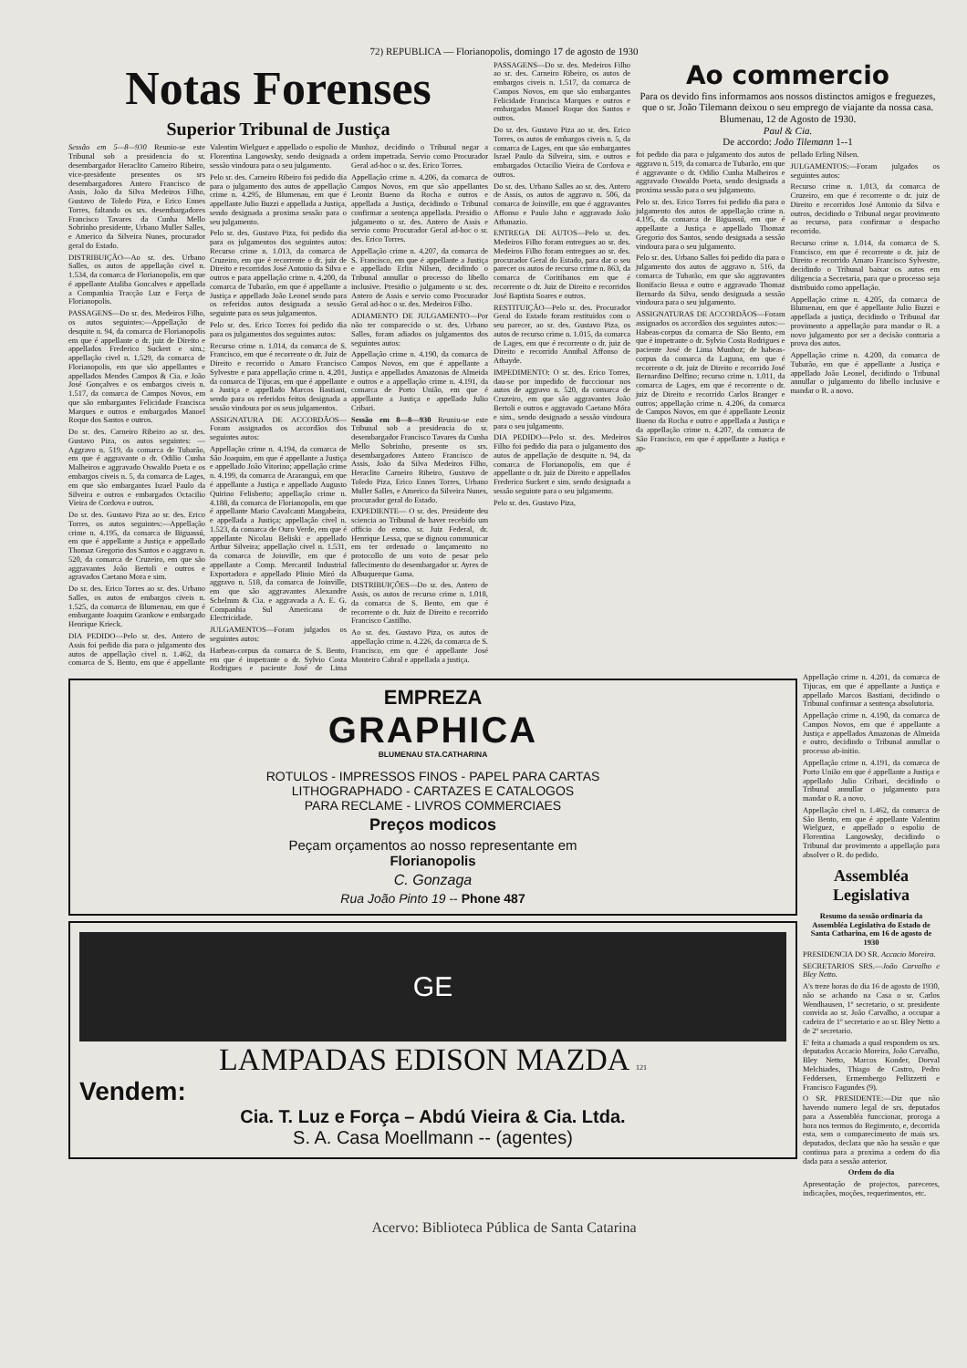72) REPUBLICA — Florianopolis, domingo 17 de agosto de 1930
Notas Forenses
Superior Tribunal de Justiça
Sessão em 5—8—930 Reunio-se este Tribunal sob a presidencia do sr. desembargador Heraclito Carneiro Ribeiro, vice-presidente presentes os srs desembargadores Antero Francisco de Assis, João da Silva Medeiros Filho, Gustavo de Toledo Piza, e Erico Ennes Torres, faltando os srs. desembargadores Francisco Tavares da Cunha Mello Sobrinho presidente, Urbano Muller Salles, e Americo da Silveira Nunes, procurador geral do Estado.
DISTRIBUIÇÃO—Ao sr. des. Urbano Salles, os autos de appellação civel n. 1.534, da comarca de Florianopolis, em que é appellante Ataliba Goncalves e appellada a Companhia Tracção Luz e Força de Florianopolis.
PASSAGENS—Do sr. des. Medeiros Filho, os autos seguintes:—Appellação de desquite n. 94, da comarca de Florianopolis em que é appellante o dr. juiz de Direito e appellados Frederico Suckert e sim.; appellação civel n. 1.529, da comarca de Florianopolis, em que são appellantes e appellados Mendes Campos & Cia. e João José Gonçalves e os embargos civeis n. 1.517, da comarca de Campos Novos, em que são embargantes Felicidade Francisca Marques e outros e embargados Manoel Roque dos Santos e outros.
Do sr. des. Carneiro Ribeiro ao sr. des. Gustavo Piza, os autos seguintes: — Aggravo n. 519, da comarca de Tubarão, em que é aggravante o dr. Odilio Cunha Malheiros e aggravado Oswaldo Poeta e os embargos civeis n. 5, da comarca de Lages, em que são embargantes Israel Paulo da Silveira e outros e embargados Octacilio Vieira de Cordova e outros.
Do sr. des. Gustavo Piza ao sr. des. Erico Torres, os autos seguintes:—Appellação crime n. 4.195, da comarca de Biguassú, em que é appellante a Justiça e appellado Thomaz Gregorio dos Santos e o aggravo n. 520, da comarca de Cruzeiro, em que são aggravantes João Bertoli e outros e agravados Caetano Mora e sim.
Do sr. des. Erico Torres ao sr. des. Urbano Salles, os autos de embargos civeis n. 1.525, da comarca de Blumenau, em que é embargante Joaquim Grankow e embargado Henrique Krieck.
DIA PEDIDO—Pelo sr. des. Antero de Assis foi pedido dia para o julgamento dos autos de appellação civel n. 1.462, da comarca de S. Bento, em que é appellante Valentim Wielguez e appellado o espolio de Florentina Langowsky, sendo designada a sessão vindoura para o seu julgamento.
Pelo sr. des. Carneiro Ribeiro foi pedido dia para o julgamento dos autos de appellação crime n. 4.295, de Blumenau, em que é appellante Julio Buzzi e appellada a Justiça, sendo designada a proxima sessão para o seu julgamento.
Pelo sr. des. Gustavo Piza, foi pedido dia para os julgamentos dos seguintes autos: Recurso crime n. 1.013, da comarca de Cruzeiro, em que é recorrente o dr. juiz de Direito e recorridos José Antonio da Silva e outros e para appellação crime n. 4.200, da comarca de Tubarão, em que é appellante a Justiça e appellado João Leonel sendo para os referidos autos designada a sessão seguinte para os seus julgamentos.
Pelo sr. des. Erico Torres foi pedido dia para os julgamentos dos seguintes autos:
Recurso crime n. 1.014, da comarca de S. Francisco, em que é recorrente o dr. Juiz de Direito e recorrido o Amaro Francisco Sylvestre e para appellação crime n. 4.201, da comarca de Tijucas, em que é appellante a Justiça e appellado Marcos Bastiani, sendo para os referidos feitos designada a sessão vindoura por os seus julgamentos.
ASSIGNATURA DE ACCORDÃOS—Foram assignados os accordãos dos seguintes autos:
Appellação crime n. 4.194, da comarca de São Joaquim, em que é appellante a Justiça e appellado João Vitorino; appellação crime n. 4.199, da comarca de Araranguá, em que é appellante a Justiça e appellado Augusto Quirino Felisberto; appellação crime n. 4.188, da comarca de Florianopolis, em que é appellante Mario Cavalcanti Mangabeira, e appellada a Justiça; appellação civel n. 1.523, da comarca de Ouro Verde, em que é appellante Nicolau Beliski e appellado Arthur Silveira; appellação civel n. 1.531, da comarca de Joinville, em que é appellante a Comp. Mercantil Industrial Exportadora e appellado Plinio Miró da aggravo n. 518, da comarca de Joinville, em que são aggravantes Alexandre Schelmm & Cia. e aggravada a A. E. G. Companhia Sul Americana de Electricidade.
JULGAMENTOS—Foram julgados os seguintes autos:
Harbeas-corpus da comarca de S. Bento, em que é impetrante o dr. Sylvio Costa Rodrigues e paciente José de Lima Munhoz, decidindo o Tribunal negar a ordem impetrada. Servio como Procurador Geral ad-hoc o sr. des. Erico Torres.
Appellação crime n. 4.206, da comarca de Campos Novos, em que são appellantes Leoniz Bueno da Rocha e outros e appellada a Justiça, decidindo o Tribunal confirmar a sentença appellada. Presidio o julgamento o sr. des. Antero de Assis e servio como Procurador Geral ad-hoc o sr. des. Erico Torres.
Appellação crime n. 4.207, da comarca de S. Francisco, em que é appellante a Justiça e appellado Erlin Nilsen, decidindo o Tribunal annullar o processo do libello inclusive. Presidio o julgamento o sr. des. Antero de Assis e servio como Procurador Geral ad-hoc o sr. des. Medeiros Filho.
ADIAMENTO DE JULGAMENTO—Por não ter comparecido o sr. des. Urbano Salles, foram adiados os julgamentos dos seguintes autos:
Appellação crime n. 4.190, da comarca de Campos Novos, em que é appellante a Justiça e appellados Amazonas de Almeida e outros e a appellação crime n. 4.191, da comarca de Porto União, em que é appellante a Justiça e appellado Julio Cribari.
Sessão em 8—8—930 Reuniu-se este Tribunal sob a presidencia do sr. desembargador Francisco Tavares da Cunha Mello Sobrinho, presente os srs. desembargadores Antero Francisco de Assis, João da Silva Medeiros Filho, Heraclito Carneiro Ribeiro, Gustavo de Toledo Piza, Erico Ennes Torres, Urbano Muller Salles, e Americo da Silveira Nunes, procurador geral do Estado.
EXPEDIENTE— O sr. des. Presidente deu sciencia ao Tribunal de haver recebido um officio do exmo. sr. Juiz Federal, dr. Henrique Lessa, que se dignou communicar em ter ordenado o lançamento no protocollo de um voto de pesar pelo fallecimento do desembargador sr. Ayres de Albuquerque Gama.
DISTRIBUIÇÕES—Do sr. des. Antero de Assis, os autos de recurso crime n. 1.018, da comarca de S. Bento, em que é recorrente o dr. Juiz de Direito e recorrido Francisco Castilho.
Ao sr. des. Gustavo Piza, os autos de appellação crime n. 4.226, da comarca de S. Francisco, em que é appellante José Monteiro Cabral e appellada a justiça.
PASSAGENS—Do sr. des. Medeiros Filho ao sr. des. Carneiro Ribeiro, os autos de embargos civeis n. 1.517, da comarca de Campos Novos, em que são embargantes Felicidade Francisca Marques e outros e embargados Manoel Roque dos Santos e outros.
Do sr. des. Gustavo Piza ao sr. des. Erico Torres, os autos de embargos civeis n. 5, da comarca de Lages, em que são embargantes Israel Paulo da Silveira, sim. e outros e embargados Octacilio Vieira de Cordova e outros.
Do sr. des. Urbano Salles ao sr. des. Antero de Assis, os autos de aggravo n. 506, da comarca de Joinville, em que é aggravantes Affonso e Paulo Jahn e aggravado João Athanazio.
ENTREGA DE AUTOS—Pelo sr. des. Medeiros Filho foram entregues ao sr. des. Medeiros Filho foram entregues ao sr. des. procurador Geral do Estado, para dar o seu parecer os autos de recurso crime n. 863, da comarca de Coritibanos em que é recorrente o dr. Juiz de Direito e recorridos José Baptista Soares e outros.
RESTITUIÇÃO—Pelo sr. des. Procurador Geral do Estado foram restituidos com o seu parecer, ao sr. des. Gustavo Piza, os autos de recurso crime n. 1.015, da comarca de Lages, em que é recorrente o dr. juiz de Direito e recorrido Annibal Affonso de Athayde.
IMPEDIMENTO: O sr. des. Erico Torres, dau-se por impedido de fucccionar nos autos de aggravo n. 520, da comarca de Cruzeiro, em que são aggravantes João Bertoli e outros e aggravado Caetano Móra e sim., sendo designado a sessão vindoura para o seu julgamento.
DIA PEDIDO—Pelo sr. des. Medeiros Filho foi pedido dia para o julgamento dos autos de appellação de desquite n. 94, da comarca de Florianopolis, em que é appellante o dr. juiz de Direito e appellados Frederico Suckert e sim. sendo designada a sessão seguinte para o seu julgamento.
Pelo sr. des. Gustavo Piza,
Ao commercio
Para os devido fins informamos aos nossos distinctos amigos e freguezes, que o sr. João Tilemann deixou o seu emprego de viajante da nossa casa.
Blumenau, 12 de Agosto de 1930.
Paul & Cia.
De accordo: João Tilemann 1--1
foi pedido dia para o julgamento dos autos de aggravo n. 519, da comarca de Tubarão, em que é aggravante o dr. Odilio Cunha Malheiros e aggravado Oswaldo Poeta, sendo designada a proxima sessão para o seu julgamento.
Pelo sr. des. Erico Torres foi pedido dia para o julgamento dos autos de appellação crime n. 4.195, da comarca de Biguassú, em que é appellante a Justiça e appellado Thomaz Gregorio dos Santos, sendo designada a sessão vindoura para o seu julgamento.
Pelo sr. des. Urbano Salles foi pedido dia para o julgamento dos autos de aggravo n. 516, da comarca de Tubarão, em que são aggravantes Bonifacio Bessa e outro e aggravado Thomaz Bernardo da Silva, sendo designada a sessão vindoura para o seu julgamento.
ASSIGNATURAS DE ACCORDÃOS—Foram assignados os accordãos dos seguintes autos:—Habeas-corpus da comarca de São Bento, em que é impetrante o dr. Sylvio Costa Rodrigues e paciente José de Lima Munhoz; de habeas-corpus da comarca da Laguna, em que é recorrente o dr. juiz de Direito e recorrido José Bernardino Delfino; recurso crime n. 1.011, da comarca de Lages, em que é recorrente o dr. juiz de Direito e recorrido Carlos Branger e outros; appellação crime n. 4.206, da comarca de Campos Novos, em que é appellante Leoniz Bueno da Rocha e outro e appellada a Justiça e da appellação crime n. 4.207, da comarca de São Francisco, em que é appellante a Justiça e ap-
pellado Erling Nilsen.
JULGAMENTOS:—Foram julgados os seguintes autos:
Recurso crime n. 1,013, da comarca de Cruzeiro, em que é recorrente o dr. juiz de Direito e recorridos José Antonio da Silva e outros, decidindo o Tribunal negar provimento ao recurso, para confirmar o despacho recorrido.
Recurso crime n. 1.014, da comarca de S. Francisco, em que é recorrente o dr. juiz de Direito e recorrido Amaro Francisco Sylvestre, decidindo o Tribunal baixar os autos em diligencia a Secretaria, para que o processo seja distribuido como appellação.
Appellação crime n. 4.205, da comarca de Blumenau, em que é appellante Julio Buzzi e appellada a justiça, decidindo o Tribunal dar provimento a appellação para mandar o R. a novo julgamento por ser a decisão contraria a prova dos autos.
Appellação crime n. 4.200, da comarca de Tubarão, em que é appellante a Justiça e appellado João Leonel, decidindo o Tribunal annullar o julgamento do libello inclusive e mandar o R. a novo.
EMPREZA
GRAPHICA
BLUMENAU STA.CATHARINA
ROTULOS - IMPRESSOS FINOS - PAPEL PARA CARTAS
LITHOGRAPHADO - CARTAZES E CATALOGOS
PARA RECLAME - LIVROS COMMERCIAES
Preços modicos
Peçam orçamentos ao nosso representante em
Florianopolis
C. Gonzaga
Rua João Pinto 19 -- Phone 487
GE
LAMPADAS EDISON MAZDA 121
Vendem:
Cia. T. Luz e Força – Abdú Vieira & Cia. Ltda.
S. A. Casa Moellmann -- (agentes)
Appellação crime n. 4.201, da comarca de Tijucas, em que é appellante a Justiça e appellado Marcos Bastiani, decidindo o Tribunal confirmar a sentença absolutoria.
Appellação crime n. 4.190, da comarca de Campos Novos, em que é appellante a Justiça e appellados Amazonas de Almeida e outro, decidindo o Tribunal annullar o processo ab-initio.
Appellação crime n. 4.191, da comarca de Porto União em que é appellante a Justiça e appellado Julio Cribari, decidindo o Tribunal annullar o julgamento para mandar o R. a novo.
Appellação civel n. 1.462, da comarca de São Bento, em que é appellante Valentim Wielguez, e appellado o espolio de Florentina Langowsky, decidindo o Tribunal dar provimento a appellação para absolver o R. do pedido.
Assembléa Legislativa
Resumo da sessão ordinaria da Assembléa Legislativa do Estado de Santa Catharina, em 16 de agosto de 1930
PRESIDENCIA DO SR. Accacio Moreira.
SECRETARIOS SRS.—João Carvalho e Bley Netto.
A's treze horas do dia 16 de agosto de 1930, não se achando na Casa o sr. Carlos Wendhausen, 1º secretario, o sr. presidente convida ao sr. João Carvalho, a occupar a cadeira de 1º secretario e ao sr. Bley Netto a de 2º secretario.
E' feita a chamada a qual respondem os srs. deputados Accacio Moreira, João Carvalho, Bley Netto, Marcos Konder, Dorval Melchiades, Thiago de Castro, Pedro Feddersen, Ermembergo Pellizzetti e Francisco Fagundes (9).
O SR. PRESIDENTE:—Diz que não havendo numero legal de srs. deputados para a Assembléa funccionar, proroga a hora nos termos do Regimento, e, decorrida esta, sem o comparecimento de mais srs. deputados, declara que não ha sessão e que continua para a proxima a ordem do dia dada para a sessão anterior.
Ordem do dia
Apresentação de projectos, pareceres, indicações, moções, requerimentos, etc.
Acervo: Biblioteca Pública de Santa Catarina